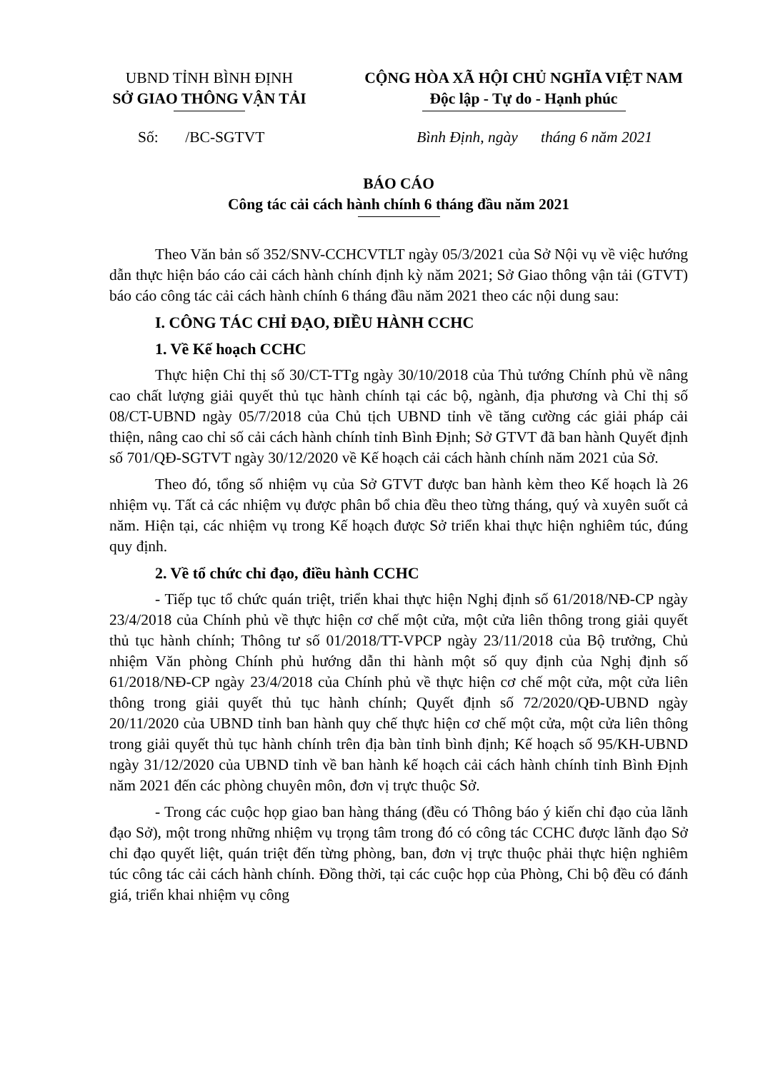UBND TỈNH BÌNH ĐỊNH
SỞ GIAO THÔNG VẬN TẢI
CỘNG HÒA XÃ HỘI CHỦ NGHĨA VIỆT NAM
Độc lập - Tự do - Hạnh phúc
Số: /BC-SGTVT Bình Định, ngày tháng 6 năm 2021
BÁO CÁO
Công tác cải cách hành chính 6 tháng đầu năm 2021
Theo Văn bản số 352/SNV-CCHCVTLT ngày 05/3/2021 của Sở Nội vụ về việc hướng dẫn thực hiện báo cáo cải cách hành chính định kỳ năm 2021; Sở Giao thông vận tải (GTVT) báo cáo công tác cải cách hành chính 6 tháng đầu năm 2021 theo các nội dung sau:
I. CÔNG TÁC CHỈ ĐẠO, ĐIỀU HÀNH CCHC
1. Về Kế hoạch CCHC
Thực hiện Chỉ thị số 30/CT-TTg ngày 30/10/2018 của Thủ tướng Chính phủ về nâng cao chất lượng giải quyết thủ tục hành chính tại các bộ, ngành, địa phương và Chỉ thị số 08/CT-UBND ngày 05/7/2018 của Chủ tịch UBND tỉnh về tăng cường các giải pháp cải thiện, nâng cao chỉ số cải cách hành chính tỉnh Bình Định; Sở GTVT đã ban hành Quyết định số 701/QĐ-SGTVT ngày 30/12/2020 về Kế hoạch cải cách hành chính năm 2021 của Sở.
Theo đó, tổng số nhiệm vụ của Sở GTVT được ban hành kèm theo Kế hoạch là 26 nhiệm vụ. Tất cả các nhiệm vụ được phân bổ chia đều theo từng tháng, quý và xuyên suốt cả năm. Hiện tại, các nhiệm vụ trong Kế hoạch được Sở triển khai thực hiện nghiêm túc, đúng quy định.
2. Về tổ chức chỉ đạo, điều hành CCHC
- Tiếp tục tổ chức quán triệt, triển khai thực hiện Nghị định số 61/2018/NĐ-CP ngày 23/4/2018 của Chính phủ về thực hiện cơ chế một cửa, một cửa liên thông trong giải quyết thủ tục hành chính; Thông tư số 01/2018/TT-VPCP ngày 23/11/2018 của Bộ trưởng, Chủ nhiệm Văn phòng Chính phủ hướng dẫn thi hành một số quy định của Nghị định số 61/2018/NĐ-CP ngày 23/4/2018 của Chính phủ về thực hiện cơ chế một cửa, một cửa liên thông trong giải quyết thủ tục hành chính; Quyết định số 72/2020/QĐ-UBND ngày 20/11/2020 của UBND tỉnh ban hành quy chế thực hiện cơ chế một cửa, một cửa liên thông trong giải quyết thủ tục hành chính trên địa bàn tỉnh bình định; Kế hoạch số 95/KH-UBND ngày 31/12/2020 của UBND tỉnh về ban hành kế hoạch cải cách hành chính tỉnh Bình Định năm 2021 đến các phòng chuyên môn, đơn vị trực thuộc Sở.
- Trong các cuộc họp giao ban hàng tháng (đều có Thông báo ý kiến chỉ đạo của lãnh đạo Sở), một trong những nhiệm vụ trọng tâm trong đó có công tác CCHC được lãnh đạo Sở chỉ đạo quyết liệt, quán triệt đến từng phòng, ban, đơn vị trực thuộc phải thực hiện nghiêm túc công tác cải cách hành chính. Đồng thời, tại các cuộc họp của Phòng, Chi bộ đều có đánh giá, triển khai nhiệm vụ công